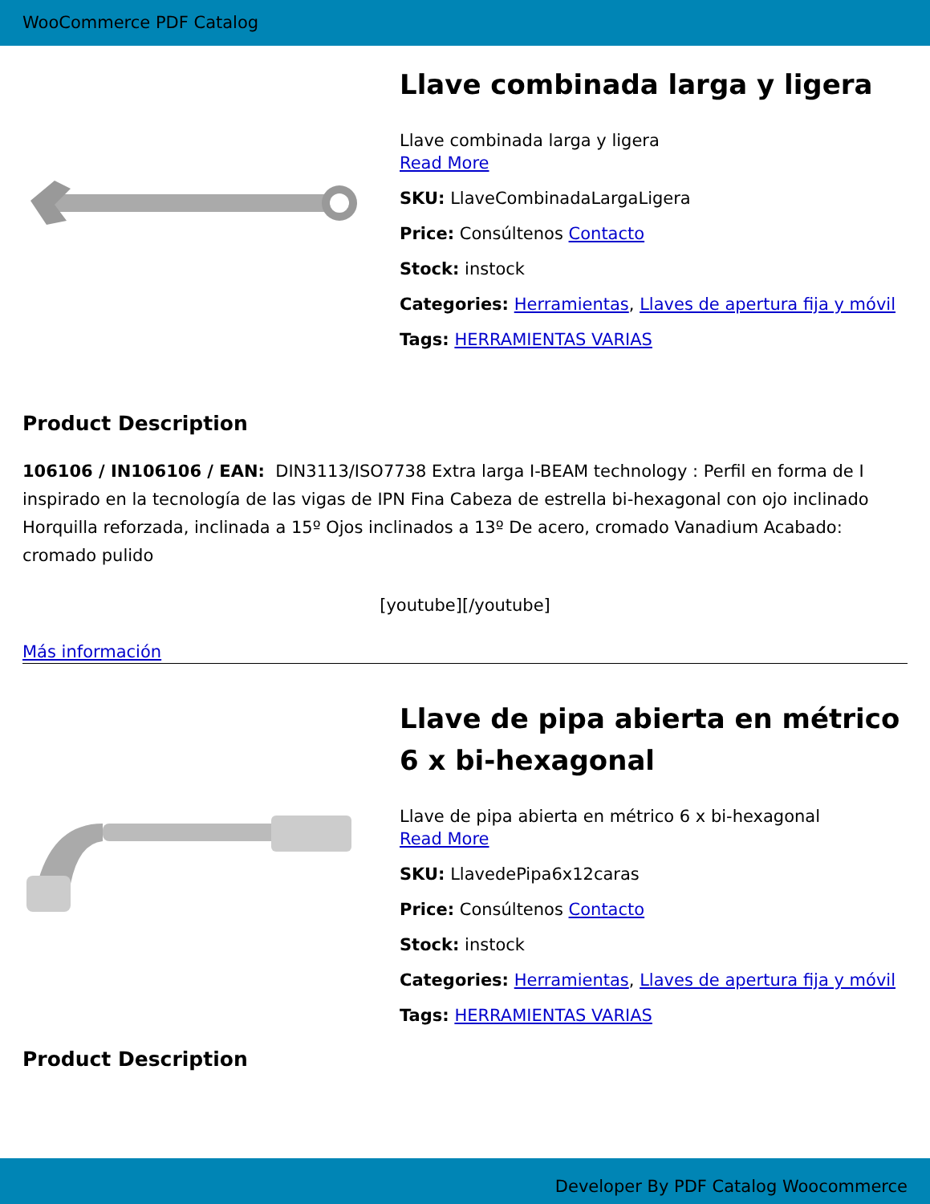WooCommerce PDF Catalog
Llave combinada larga y ligera
Llave combinada larga y ligera
Read More
SKU: LlaveCombinadaLargaLigera
Price: Consúltenos Contacto
Stock: instock
Categories: Herramientas, Llaves de apertura fija y móvil
Tags: HERRAMIENTAS VARIAS
Product Description
106106 / IN106106 / EAN: DIN3113/ISO7738 Extra larga I-BEAM technology : Perfil en forma de I inspirado en la tecnología de las vigas de IPN Fina Cabeza de estrella bi-hexagonal con ojo inclinado Horquilla reforzada, inclinada a 15º Ojos inclinados a 13º De acero, cromado Vanadium Acabado: cromado pulido
[youtube][/youtube]
Más información
Llave de pipa abierta en métrico 6 x bi-hexagonal
Llave de pipa abierta en métrico 6 x bi-hexagonal
Read More
SKU: LlavedePipa6x12caras
Price: Consúltenos Contacto
Stock: instock
Categories: Herramientas, Llaves de apertura fija y móvil
Tags: HERRAMIENTAS VARIAS
Product Description
Developer By PDF Catalog Woocommerce